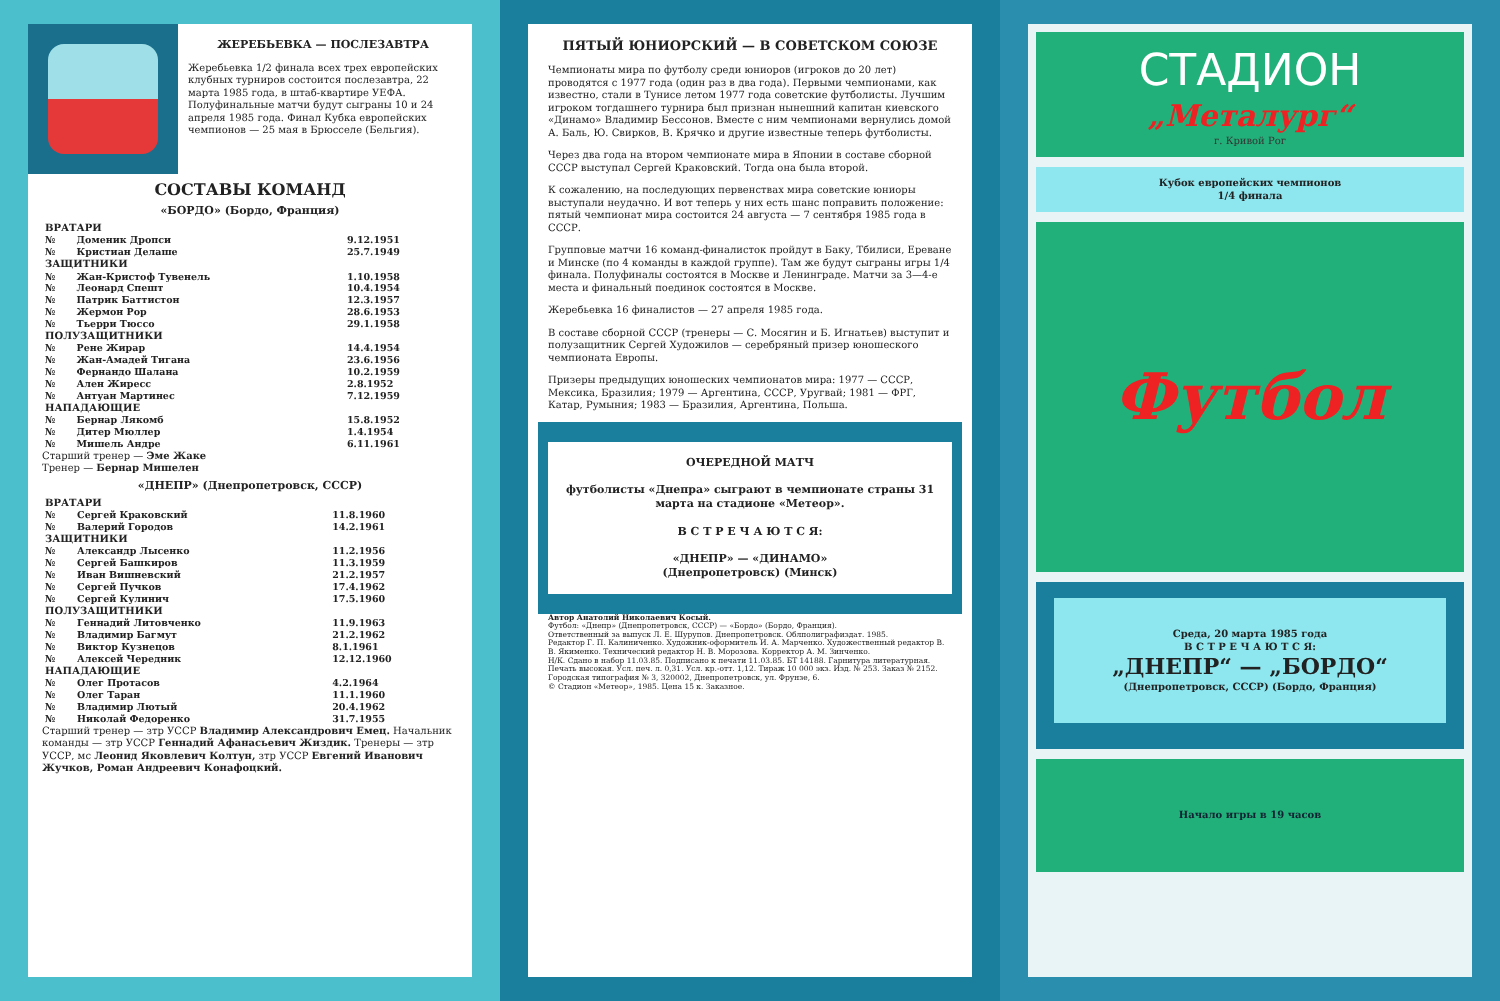ЖЕРЕБЬЕВКА — ПОСЛЕЗАВТРА
Жеребьевка 1/2 финала всех трех европейских клубных турниров состоится послезавтра, 22 марта 1985 года, в штаб-квартире УЕФА. Полуфинальные матчи будут сыграны 10 и 24 апреля 1985 года. Финал Кубка европейских чемпионов — 25 мая в Брюсселе (Бельгия).
СОСТАВЫ КОМАНД
«БОРДО» (Бордо, Франция)
| ВРАТАРИ | | |
| № | Доменик Дропси | 9.12.1951 |
| № | Кристиан Делаше | 25.7.1949 |
| ЗАЩИТНИКИ | | |
| № | Жан-Кристоф Тувенель | 1.10.1958 |
| № | Леонард Спешт | 10.4.1954 |
| № | Патрик Баттистон | 12.3.1957 |
| № | Жермон Рор | 28.6.1953 |
| № | Тьерри Тюссо | 29.1.1958 |
| ПОЛУЗАЩИТНИКИ | | |
| № | Рене Жирар | 14.4.1954 |
| № | Жан-Амадей Тигана | 23.6.1956 |
| № | Фернандо Шалана | 10.2.1959 |
| № | Ален Жиресс | 2.8.1952 |
| № | Антуан Мартинес | 7.12.1959 |
| НАПАДАЮЩИЕ | | |
| № | Бернар Лякомб | 15.8.1952 |
| № | Дитер Мюллер | 1.4.1954 |
| № | Мишель Андре | 6.11.1961 |
Старший тренер — Эме Жаке
Тренер — Бернар Мишелен
«ДНЕПР» (Днепропетровск, СССР)
| ВРАТАРИ | | |
| № | Сергей Краковский | 11.8.1960 |
| № | Валерий Городов | 14.2.1961 |
| ЗАЩИТНИКИ | | |
| № | Александр Лысенко | 11.2.1956 |
| № | Сергей Башкиров | 11.3.1959 |
| № | Иван Вишневский | 21.2.1957 |
| № | Сергей Пучков | 17.4.1962 |
| № | Сергей Кулинич | 17.5.1960 |
| ПОЛУЗАЩИТНИКИ | | |
| № | Геннадий Литовченко | 11.9.1963 |
| № | Владимир Багмут | 21.2.1962 |
| № | Виктор Кузнецов | 8.1.1961 |
| № | Алексей Чередник | 12.12.1960 |
| НАПАДАЮЩИЕ | | |
| № | Олег Протасов | 4.2.1964 |
| № | Олег Таран | 11.1.1960 |
| № | Владимир Лютый | 20.4.1962 |
| № | Николай Федоренко | 31.7.1955 |
Старший тренер — зтр УССР Владимир Александрович Емец. Начальник команды — зтр УССР Геннадий Афанасьевич Жиздик. Тренеры — зтр УССР, мс Леонид Яковлевич Колтун, зтр УССР Евгений Иванович Жучков, Роман Андреевич Конафоцкий.
ПЯТЫЙ ЮНИОРСКИЙ — В СОВЕТСКОМ СОЮЗЕ
Чемпионаты мира по футболу среди юниоров (игроков до 20 лет) проводятся с 1977 года (один раз в два года). Первыми чемпионами, как известно, стали в Тунисе летом 1977 года советские футболисты. Лучшим игроком тогдашнего турнира был признан нынешний капитан киевского «Динамо» Владимир Бессонов. Вместе с ним чемпионами вернулись домой А. Баль, Ю. Свирков, В. Крячко и другие известные теперь футболисты.
Через два года на втором чемпионате мира в Японии в составе сборной СССР выступал Сергей Краковский. Тогда она была второй.
К сожалению, на последующих первенствах мира советские юниоры выступали неудачно. И вот теперь у них есть шанс поправить положение: пятый чемпионат мира состоится 24 августа — 7 сентября 1985 года в СССР.
Групповые матчи 16 команд-финалисток пройдут в Баку, Тбилиси, Ереване и Минске (по 4 команды в каждой группе). Там же будут сыграны игры 1/4 финала. Полуфиналы состоятся в Москве и Ленинграде. Матчи за 3—4-е места и финальный поединок состоятся в Москве.
Жеребьевка 16 финалистов — 27 апреля 1985 года.
В составе сборной СССР (тренеры — С. Мосягин и Б. Игнатьев) выступит и полузащитник Сергей Художилов — серебряный призер юношеского чемпионата Европы.
Призеры предыдущих юношеских чемпионатов мира: 1977 — СССР, Мексика, Бразилия; 1979 — Аргентина, СССР, Уругвай; 1981 — ФРГ, Катар, Румыния; 1983 — Бразилия, Аргентина, Польша.
ОЧЕРЕДНОЙ МАТЧ
футболисты «Днепра» сыграют в чемпионате страны 31 марта на стадионе «Метеор».
В С Т Р Е Ч А Ю Т С Я:
«ДНЕПР» — «ДИНАМО»
(Днепропетровск) (Минск)
Автор Анатолий Николаевич Косый.
Футбол: «Днепр» (Днепропетровск, СССР) — «Бордо» (Бордо, Франция).
Ответственный за выпуск Л. Е. Шурупов. Днепропетровск. Облполиграфиздат. 1985.
Редактор Г. П. Калиниченко. Художник-оформитель И. А. Марченко. Художественный редактор В. В. Якименко. Технический редактор Н. В. Морозова. Корректор А. М. Зинченко.
Н/К. Сдано в набор 11.03.85. Подписано к печати 11.03.85. БТ 14188. Гарнитура литературная. Печать высокая. Усл. печ. л. 0,31. Усл. кр.-отт. 1,12. Тираж 10 000 экз. Изд. № 253. Заказ № 2152.
Городская типография № 3, 320002, Днепропетровск, ул. Фрунзе, 6.
© Стадион «Метеор», 1985. Цена 15 к. Заказное.
СТАДИОН
„Металург“
г. Кривой Рог
Кубок европейских чемпионов
1/4 финала
Футбол
Среда, 20 марта 1985 года
В С Т Р Е Ч А Ю Т С Я:
„ДНЕПР“ — „БОРДО“
(Днепропетровск, СССР) (Бордо, Франция)
Начало игры в 19 часов